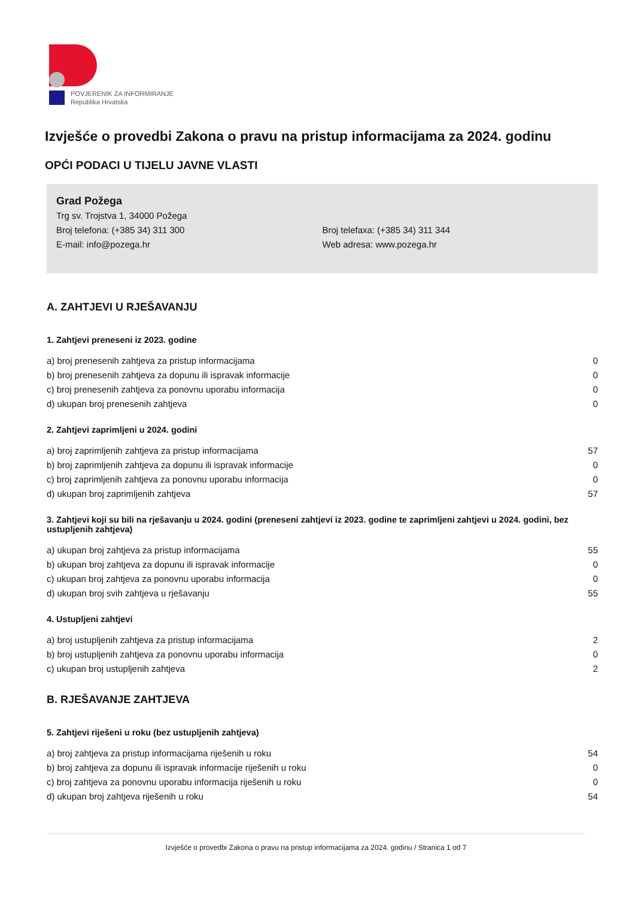POVJERENIK ZA INFORMIRANJE
Republika Hrvatska
Izvješće o provedbi Zakona o pravu na pristup informacijama za 2024. godinu
OPĆI PODACI U TIJELU JAVNE VLASTI
Grad Požega
Trg sv. Trojstva 1, 34000 Požega
Broj telefona: (+385 34) 311 300 Broj telefaxa: (+385 34) 311 344
E-mail: info@pozega.hr Web adresa: www.pozega.hr
A. ZAHTJEVI U RJEŠAVANJU
1. Zahtjevi preneseni iz 2023. godine
| a) broj prenesenih zahtjeva za pristup informacijama | 0 |
| b) broj prenesenih zahtjeva za dopunu ili ispravak informacije | 0 |
| c) broj prenesenih zahtjeva za ponovnu uporabu informacija | 0 |
| d) ukupan broj prenesenih zahtjeva | 0 |
2. Zahtjevi zaprimljeni u 2024. godini
| a) broj zaprimljenih zahtjeva za pristup informacijama | 57 |
| b) broj zaprimljenih zahtjeva za dopunu ili ispravak informacije | 0 |
| c) broj zaprimljenih zahtjeva za ponovnu uporabu informacija | 0 |
| d) ukupan broj zaprimljenih zahtjeva | 57 |
3. Zahtjevi koji su bili na rješavanju u 2024. godini (preneseni zahtjevi iz 2023. godine te zaprimljeni zahtjevi u 2024. godini, bez ustupljenih zahtjeva)
| a) ukupan broj zahtjeva za pristup informacijama | 55 |
| b) ukupan broj zahtjeva za dopunu ili ispravak informacije | 0 |
| c) ukupan broj zahtjeva za ponovnu uporabu informacija | 0 |
| d) ukupan broj svih zahtjeva u rješavanju | 55 |
4. Ustupljeni zahtjevi
| a) broj ustupljenih zahtjeva za pristup informacijama | 2 |
| b) broj ustupljenih zahtjeva za ponovnu uporabu informacija | 0 |
| c) ukupan broj ustupljenih zahtjeva | 2 |
B. RJEŠAVANJE ZAHTJEVA
5. Zahtjevi riješeni u roku (bez ustupljenih zahtjeva)
| a) broj zahtjeva za pristup informacijama riješenih u roku | 54 |
| b) broj zahtjeva za dopunu ili ispravak informacije riješenih u roku | 0 |
| c) broj zahtjeva za ponovnu uporabu informacija riješenih u roku | 0 |
| d) ukupan broj zahtjeva riješenih u roku | 54 |
Izvješće o provedbi Zakona o pravu na pristup informacijama za 2024. godinu / Stranica 1 od 7